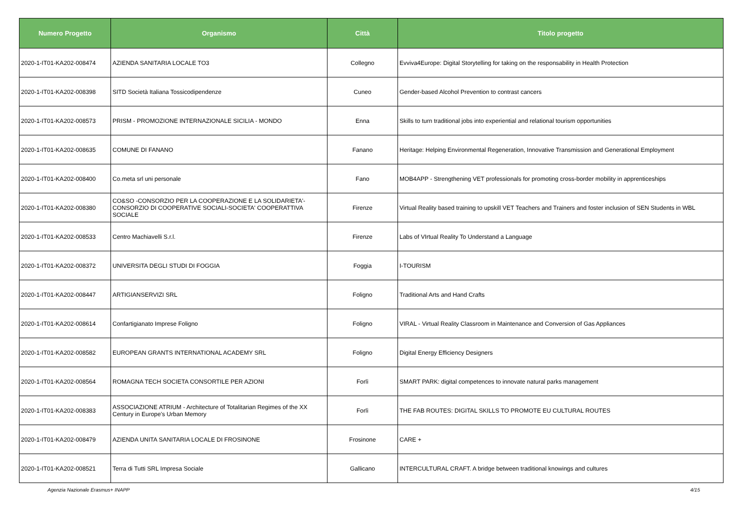| Numero Progetto | Organismo | Città | Titolo progetto |
| --- | --- | --- | --- |
| 2020-1-IT01-KA202-008474 | AZIENDA SANITARIA LOCALE TO3 | Collegno | Evviva4Europe: Digital Storytelling for taking on the responsability in Health Protection |
| 2020-1-IT01-KA202-008398 | SITD Società Italiana Tossicodipendenze | Cuneo | Gender-based Alcohol Prevention to contrast cancers |
| 2020-1-IT01-KA202-008573 | PRISM - PROMOZIONE INTERNAZIONALE SICILIA - MONDO | Enna | Skills to turn traditional jobs into experiential and relational tourism opportunities |
| 2020-1-IT01-KA202-008635 | COMUNE DI FANANO | Fanano | Heritage: Helping Environmental Regeneration, Innovative Transmission and Generational Employment |
| 2020-1-IT01-KA202-008400 | Co.meta srl uni personale | Fano | MOB4APP - Strengthening VET professionals for promoting cross-border mobility in apprenticeships |
| 2020-1-IT01-KA202-008380 | CO&SO -CONSORZIO PER LA COOPERAZIONE E LA SOLIDARIETA'-CONSORZIO DI COOPERATIVE SOCIALI-SOCIETA' COOPERATTIVA SOCIALE | Firenze | Virtual Reality based training to upskill VET Teachers and Trainers and foster inclusion of SEN Students in WBL |
| 2020-1-IT01-KA202-008533 | Centro Machiavelli S.r.l. | Firenze | Labs of VIrtual Reality To Understand a Language |
| 2020-1-IT01-KA202-008372 | UNIVERSITA DEGLI STUDI DI FOGGIA | Foggia | I-TOURISM |
| 2020-1-IT01-KA202-008447 | ARTIGIANSERVIZI SRL | Foligno | Traditional Arts and Hand Crafts |
| 2020-1-IT01-KA202-008614 | Confartigianato Imprese Foligno | Foligno | VIRAL - Virtual Reality Classroom in Maintenance and Conversion of Gas Appliances |
| 2020-1-IT01-KA202-008582 | EUROPEAN GRANTS INTERNATIONAL ACADEMY SRL | Foligno | Digital Energy Efficiency Designers |
| 2020-1-IT01-KA202-008564 | ROMAGNA TECH SOCIETA CONSORTILE PER AZIONI | Forlì | SMART PARK: digital competences to innovate natural parks management |
| 2020-1-IT01-KA202-008383 | ASSOCIAZIONE ATRIUM - Architecture of Totalitarian Regimes of the XX Century in Europe's Urban Memory | Forlì | THE FAB ROUTES: DIGITAL SKILLS TO PROMOTE EU CULTURAL ROUTES |
| 2020-1-IT01-KA202-008479 | AZIENDA UNITA SANITARIA LOCALE DI FROSINONE | Frosinone | CARE + |
| 2020-1-IT01-KA202-008521 | Terra di Tutti SRL Impresa Sociale | Gallicano | INTERCULTURAL CRAFT. A bridge between traditional knowings and cultures |
Agenzia Nazionale Erasmus+ INAPP 4/15